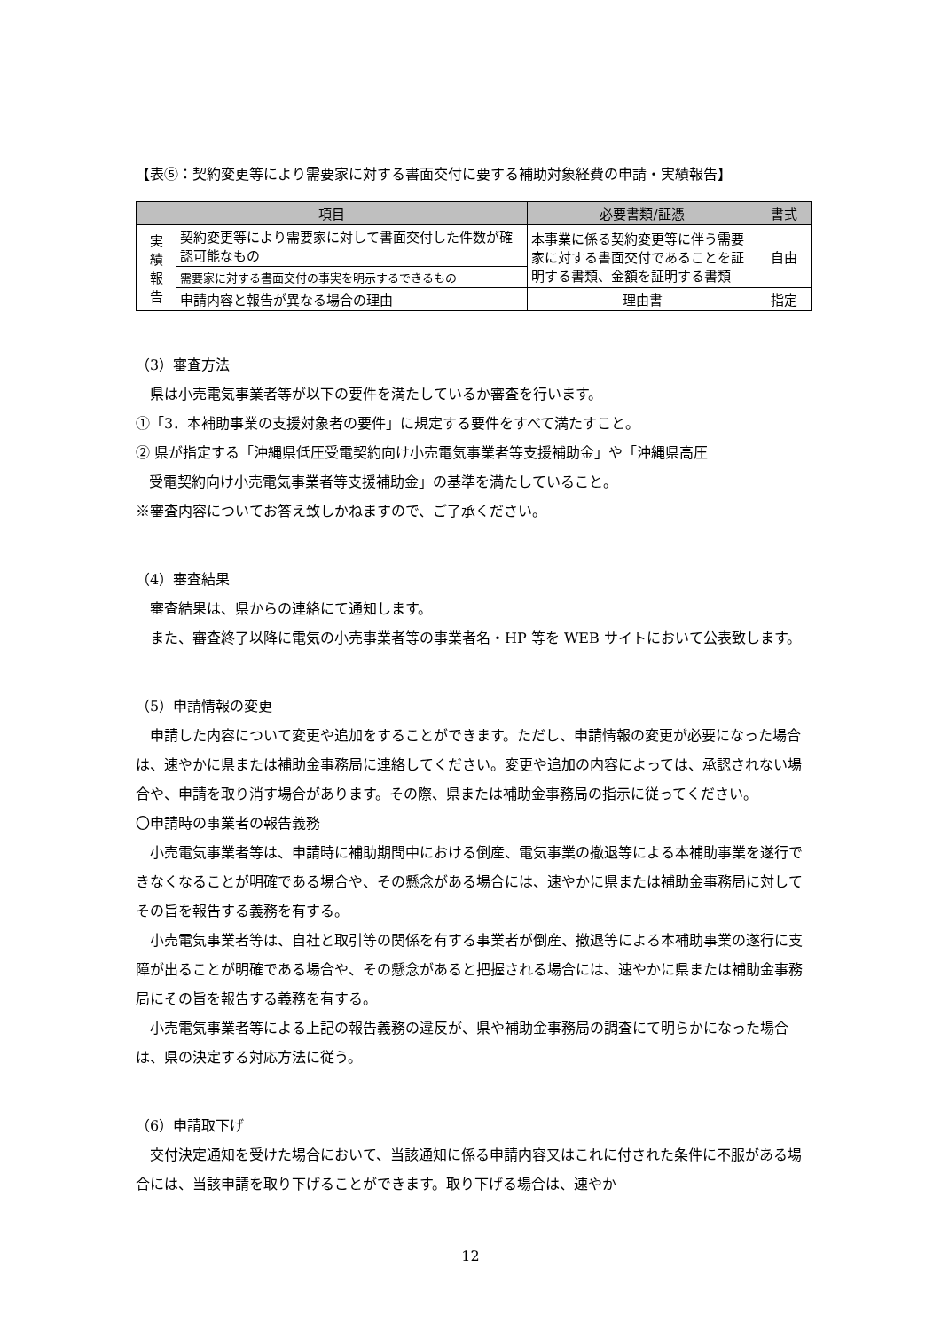【表⑤：契約変更等により需要家に対する書面交付に要する補助対象経費の申請・実績報告】
| 項目 | | 必要書類/証憑 | 書式 |
| --- | --- | --- | --- |
| 実 績 報 告 | 契約変更等により需要家に対して書面交付した件数が確認可能なもの | 本事業に係る契約変更等に伴う需要家に対する書面交付であることを証明する書類、金額を証明する書類 | 自由 |
| | 需要家に対する書面交付の事実を明示するできるもの | | |
| | 申請内容と報告が異なる場合の理由 | 理由書 | 指定 |
（3）審査方法
県は小売電気事業者等が以下の要件を満たしているか審査を行います。
①「3．本補助事業の支援対象者の要件」に規定する要件をすべて満たすこと。
② 県が指定する「沖縄県低圧受電契約向け小売電気事業者等支援補助金」や「沖縄県高圧
受電契約向け小売電気事業者等支援補助金」の基準を満たしていること。
※審査内容についてお答え致しかねますので、ご了承ください。
（4）審査結果
審査結果は、県からの連絡にて通知します。
また、審査終了以降に電気の小売事業者等の事業者名・HP 等を WEB サイトにおいて公表致します。
（5）申請情報の変更
申請した内容について変更や追加をすることができます。ただし、申請情報の変更が必要になった場合は、速やかに県または補助金事務局に連絡してください。変更や追加の内容によっては、承認されない場合や、申請を取り消す場合があります。その際、県または補助金事務局の指示に従ってください。
〇申請時の事業者の報告義務
小売電気事業者等は、申請時に補助期間中における倒産、電気事業の撤退等による本補助事業を遂行できなくなることが明確である場合や、その懸念がある場合には、速やかに県または補助金事務局に対してその旨を報告する義務を有する。
小売電気事業者等は、自社と取引等の関係を有する事業者が倒産、撤退等による本補助事業の遂行に支障が出ることが明確である場合や、その懸念があると把握される場合には、速やかに県または補助金事務局にその旨を報告する義務を有する。
小売電気事業者等による上記の報告義務の違反が、県や補助金事務局の調査にて明らかになった場合は、県の決定する対応方法に従う。
（6）申請取下げ
交付決定通知を受けた場合において、当該通知に係る申請内容又はこれに付された条件に不服がある場合には、当該申請を取り下げることができます。取り下げる場合は、速やか
12